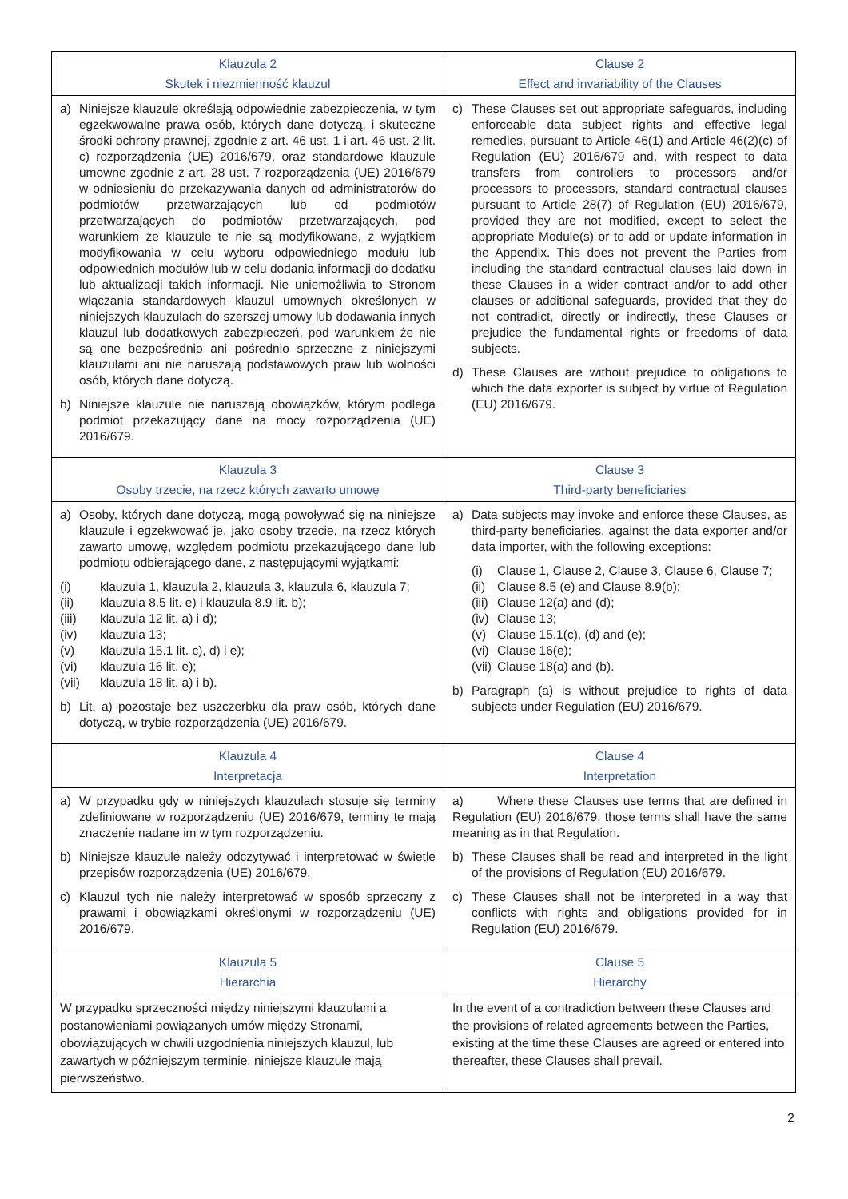| Klauzula 2 Skutek i niezmienność klauzul | Clause 2 Effect and invariability of the Clauses |
| --- | --- |
| a) Niniejsze klauzule określają odpowiednie zabezpieczenia, w tym egzekwowalne prawa osób, których dane dotyczą, i skuteczne środki ochrony prawnej, zgodnie z art. 46 ust. 1 i art. 46 ust. 2 lit. c) rozporządzenia (UE) 2016/679, oraz standardowe klauzule umowne zgodnie z art. 28 ust. 7 rozporządzenia (UE) 2016/679 w odniesieniu do przekazywania danych od administratorów do podmiotów przetwarzających lub od podmiotów przetwarzających do podmiotów przetwarzających, pod warunkiem że klauzule te nie są modyfikowane, z wyjątkiem modyfikowania w celu wyboru odpowiedniego modułu lub odpowiednich modułów lub w celu dodania informacji do dodatku lub aktualizacji takich informacji. Nie uniemożliwia to Stronom włączania standardowych klauzul umownych określonych w niniejszych klauzulach do szerszej umowy lub dodawania innych klauzul lub dodatkowych zabezpieczeń, pod warunkiem że nie są one bezpośrednio ani pośrednio sprzeczne z niniejszymi klauzulami ani nie naruszają podstawowych praw lub wolności osób, których dane dotyczą. b) Niniejsze klauzule nie naruszają obowiązków, którym podlega podmiot przekazujący dane na mocy rozporządzenia (UE) 2016/679. | c) These Clauses set out appropriate safeguards, including enforceable data subject rights and effective legal remedies, pursuant to Article 46(1) and Article 46(2)(c) of Regulation (EU) 2016/679 and, with respect to data transfers from controllers to processors and/or processors to processors, standard contractual clauses pursuant to Article 28(7) of Regulation (EU) 2016/679, provided they are not modified, except to select the appropriate Module(s) or to add or update information in the Appendix. This does not prevent the Parties from including the standard contractual clauses laid down in these Clauses in a wider contract and/or to add other clauses or additional safeguards, provided that they do not contradict, directly or indirectly, these Clauses or prejudice the fundamental rights or freedoms of data subjects. d) These Clauses are without prejudice to obligations to which the data exporter is subject by virtue of Regulation (EU) 2016/679. |
| Klauzula 3 Osoby trzecie, na rzecz których zawarto umowę | Clause 3 Third-party beneficiaries |
| a) Osoby, których dane dotyczą, mogą powoływać się na niniejsze klauzule i egzekwować je, jako osoby trzecie, na rzecz których zawarto umowę, względem podmiotu przekazującego dane lub podmiotu odbierającego dane, z następującymi wyjątkami: (i) klauzula 1, klauzula 2, klauzula 3, klauzula 6, klauzula 7; (ii) klauzula 8.5 lit. e) i klauzula 8.9 lit. b); (iii) klauzula 12 lit. a) i d); (iv) klauzula 13; (v) klauzula 15.1 lit. c), d) i e); (vi) klauzula 16 lit. e); (vii) klauzula 18 lit. a) i b). b) Lit. a) pozostaje bez uszczerbku dla praw osób, których dane dotyczą, w trybie rozporządzenia (UE) 2016/679. | a) Data subjects may invoke and enforce these Clauses, as third-party beneficiaries, against the data exporter and/or data importer, with the following exceptions: (i) Clause 1, Clause 2, Clause 3, Clause 6, Clause 7; (ii) Clause 8.5 (e) and Clause 8.9(b); (iii) Clause 12(a) and (d); (iv) Clause 13; (v) Clause 15.1(c), (d) and (e); (vi) Clause 16(e); (vii) Clause 18(a) and (b). b) Paragraph (a) is without prejudice to rights of data subjects under Regulation (EU) 2016/679. |
| Klauzula 4 Interpretacja | Clause 4 Interpretation |
| a) W przypadku gdy w niniejszych klauzulach stosuje się terminy zdefiniowane w rozporządzeniu (UE) 2016/679, terminy te mają znaczenie nadane im w tym rozporządzeniu. b) Niniejsze klauzule należy odczytywać i interpretować w świetle przepisów rozporządzenia (UE) 2016/679. c) Klauzul tych nie należy interpretować w sposób sprzeczny z prawami i obowiązkami określonymi w rozporządzeniu (UE) 2016/679. | a) Where these Clauses use terms that are defined in Regulation (EU) 2016/679, those terms shall have the same meaning as in that Regulation. b) These Clauses shall be read and interpreted in the light of the provisions of Regulation (EU) 2016/679. c) These Clauses shall not be interpreted in a way that conflicts with rights and obligations provided for in Regulation (EU) 2016/679. |
| Klauzula 5 Hierarchia | Clause 5 Hierarchy |
| W przypadku sprzeczności między niniejszymi klauzulami a postanowieniami powiązanych umów między Stronami, obowiązujących w chwili uzgodnienia niniejszych klauzul, lub zawartych w późniejszym terminie, niniejsze klauzule mają pierwszeństwo. | In the event of a contradiction between these Clauses and the provisions of related agreements between the Parties, existing at the time these Clauses are agreed or entered into thereafter, these Clauses shall prevail. |
2